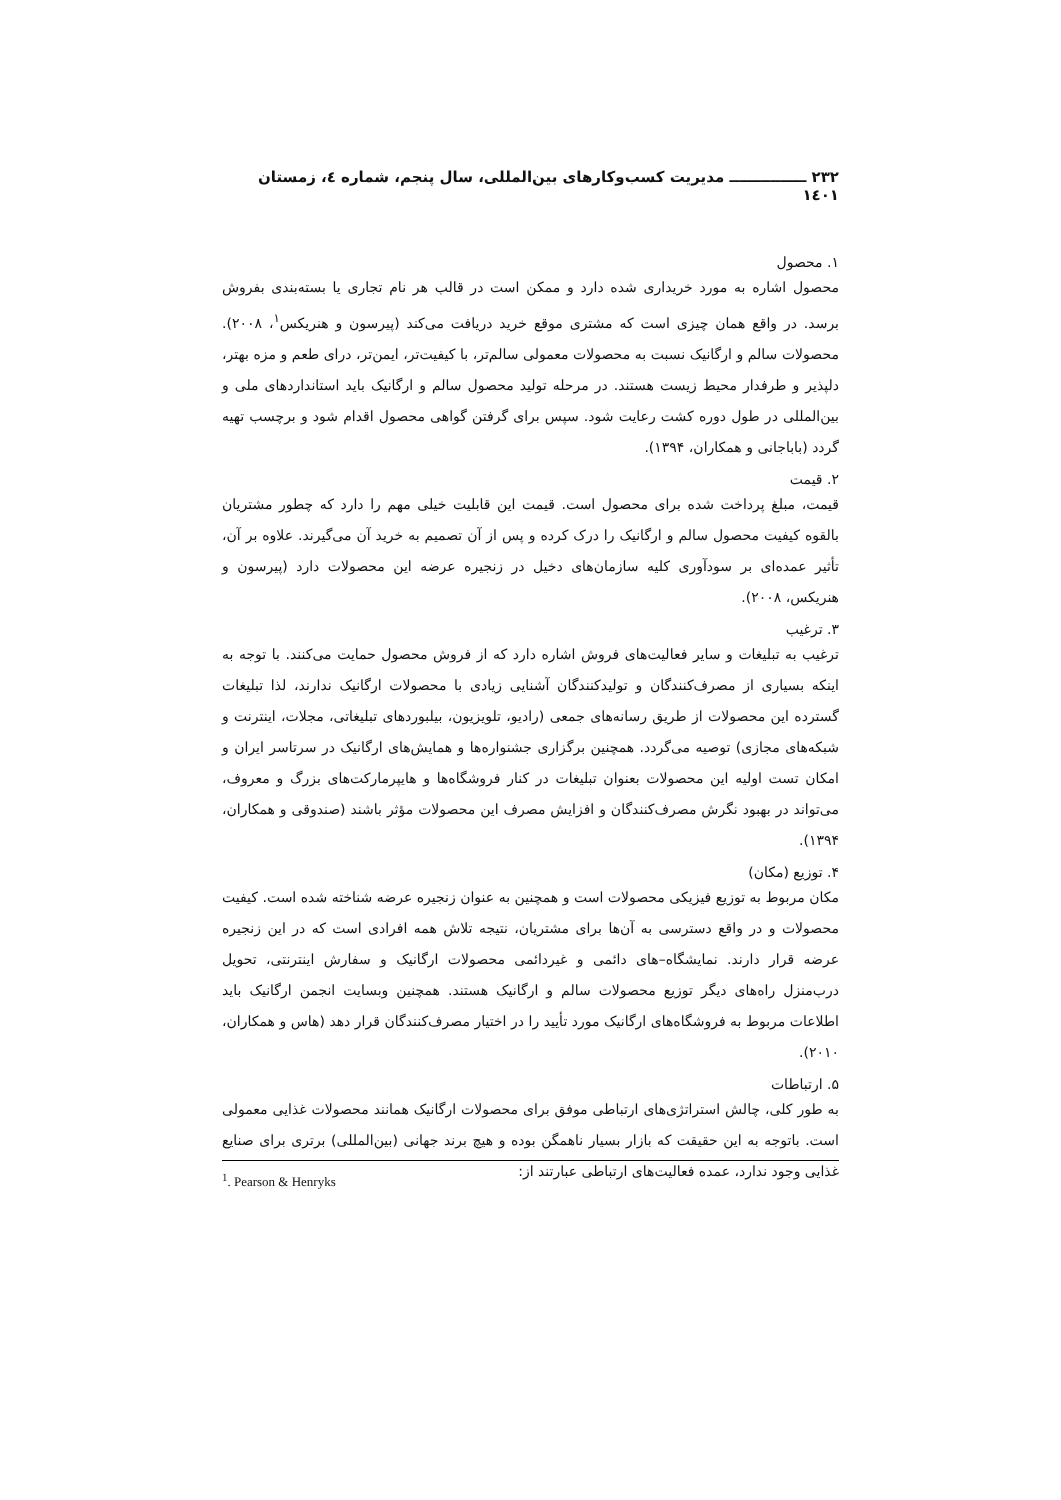۲۳۲ ـــــــــــــــ مدیریت کسب‌وکارهای بین‌المللی، سال پنجم، شماره ٤، زمستان ۱٤۰۱
۱. محصول
محصول اشاره به مورد خریداری شده دارد و ممکن است در قالب هر نام تجاری یا بسته‌بندی بفروش برسد. در واقع همان چیزی است که مشتری موقع خرید دریافت می‌کند (پیرسون و هنریکس<sup>۱</sup>، ۲۰۰۸). محصولات سالم و ارگانیک نسبت به محصولات معمولی سالم‌تر، با کیفیت‌تر، ایمن‌تر، درای طعم و مزه بهتر، دلپذیر و طرفدار محیط زیست هستند. در مرحله تولید محصول سالم و ارگانیک باید استانداردهای ملی و بین‌المللی در طول دوره کشت رعایت شود. سپس برای گرفتن گواهی محصول اقدام شود و برچسب تهیه گردد (باباجانی و همکاران، ۱۳۹۴).
۲. قیمت
قیمت، مبلغ پرداخت شده برای محصول است. قیمت این قابلیت خیلی مهم را دارد که چطور مشتریان بالقوه کیفیت محصول سالم و ارگانیک را درک کرده و پس از آن تصمیم به خرید آن می‌گیرند. علاوه بر آن، تأثیر عمده‌ای بر سودآوری کلیه سازمان‌های دخیل در زنجیره عرضه این محصولات دارد (پیرسون و هنریکس، ۲۰۰۸).
۳. ترغیب
ترغیب به تبلیغات و سایر فعالیت‌های فروش اشاره دارد که از فروش محصول حمایت می‌کنند. با توجه به اینکه بسیاری از مصرف‌کنندگان و تولیدکنندگان آشنایی زیادی با محصولات ارگانیک ندارند، لذا تبلیغات گسترده این محصولات از طریق رسانه‌های جمعی (رادیو، تلویزیون، بیلبوردهای تبلیغاتی، مجلات، اینترنت و شبکه‌های مجازی) توصیه می‌گردد. همچنین برگزاری جشنواره‌ها و همایش‌های ارگانیک در سرتاسر ایران و امکان تست اولیه این محصولات بعنوان تبلیغات در کنار فروشگاه‌ها و هایپرمارکت‌های بزرگ و معروف، می‌تواند در بهبود نگرش مصرف‌کنندگان و افزایش مصرف این محصولات مؤثر باشند (صندوقی و همکاران، ۱۳۹۴).
۴. توزیع (مکان)
مکان مربوط به توزیع فیزیکی محصولات است و همچنین به عنوان زنجیره عرضه شناخته شده است. کیفیت محصولات و در واقع دسترسی به آن‌ها برای مشتریان، نتیجه تلاش همه افرادی است که در این زنجیره عرضه قرار دارند. نمایشگاه–های دائمی و غیردائمی محصولات ارگانیک و سفارش اینترنتی، تحویل درب‌منزل راه‌های دیگر توزیع محصولات سالم و ارگانیک هستند. همچنین وبسایت انجمن ارگانیک باید اطلاعات مربوط به فروشگاه‌های ارگانیک مورد تأیید را در اختیار مصرف‌کنندگان قرار دهد (هاس و همکاران، ۲۰۱۰).
۵. ارتباطات
به طور کلی، چالش استراتژی‌های ارتباطی موفق برای محصولات ارگانیک همانند محصولات غذایی معمولی است. باتوجه به این حقیقت که بازار بسیار ناهمگن بوده و هیچ برند جهانی (بین‌المللی) برتری برای صنایع غذایی وجود ندارد، عمده فعالیت‌های ارتباطی عبارتند از:
<sup>1</sup>. Pearson & Henryks